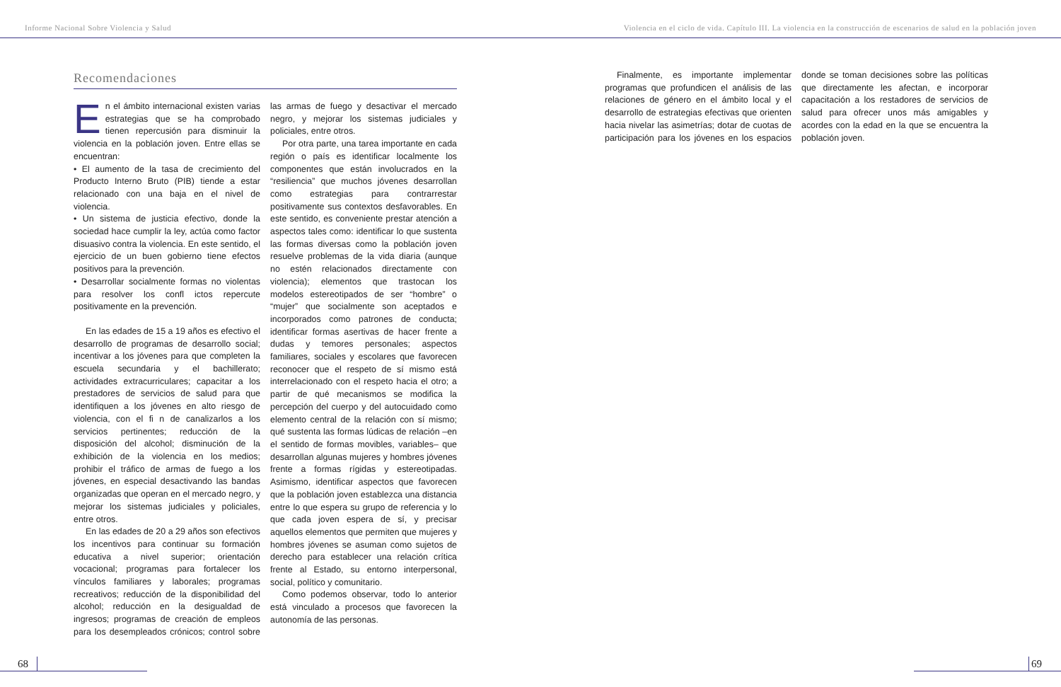Informe Nacional Sobre Violencia y Salud Violencia en el ciclo de vida. Capítulo III. La violencia en la construcción de escenarios de salud en la población joven
Recomendaciones
En el ámbito internacional existen varias estrategias que se ha comprobado tienen repercusión para disminuir la violencia en la población joven. Entre ellas se encuentran:
• El aumento de la tasa de crecimiento del Producto Interno Bruto (PIB) tiende a estar relacionado con una baja en el nivel de violencia.
• Un sistema de justicia efectivo, donde la sociedad hace cumplir la ley, actúa como factor disuasivo contra la violencia. En este sentido, el ejercicio de un buen gobierno tiene efectos positivos para la prevención.
• Desarrollar socialmente formas no violentas para resolver los confl ictos repercute positivamente en la prevención.
En las edades de 15 a 19 años es efectivo el desarrollo de programas de desarrollo social; incentivar a los jóvenes para que completen la escuela secundaria y el bachillerato; actividades extracurriculares; capacitar a los prestadores de servicios de salud para que identifiquen a los jóvenes en alto riesgo de violencia, con el fi n de canalizarlos a los servicios pertinentes; reducción de la disposición del alcohol; disminución de la exhibición de la violencia en los medios; prohibir el tráfico de armas de fuego a los jóvenes, en especial desactivando las bandas organizadas que operan en el mercado negro, y mejorar los sistemas judiciales y policiales, entre otros.
En las edades de 20 a 29 años son efectivos los incentivos para continuar su formación educativa a nivel superior; orientación vocacional; programas para fortalecer los vínculos familiares y laborales; programas recreativos; reducción de la disponibilidad del alcohol; reducción en la desigualdad de ingresos; programas de creación de empleos para los desempleados crónicos; control sobre las armas de fuego y desactivar el mercado negro, y mejorar los sistemas judiciales y policiales, entre otros.
Por otra parte, una tarea importante en cada región o país es identificar localmente los componentes que están involucrados en la “resiliencia” que muchos jóvenes desarrollan como estrategias para contrarrestar positivamente sus contextos desfavorables. En este sentido, es conveniente prestar atención a aspectos tales como: identificar lo que sustenta las formas diversas como la población joven resuelve problemas de la vida diaria (aunque no estén relacionados directamente con violencia); elementos que trastocan los modelos estereotipados de ser “hombre” o “mujer” que socialmente son aceptados e incorporados como patrones de conducta; identificar formas asertivas de hacer frente a dudas y temores personales; aspectos familiares, sociales y escolares que favorecen reconocer que el respeto de sí mismo está interrelacionado con el respeto hacia el otro; a partir de qué mecanismos se modifica la percepción del cuerpo y del autocuidado como elemento central de la relación con sí mismo; qué sustenta las formas lúdicas de relación –en el sentido de formas movibles, variables– que desarrollan algunas mujeres y hombres jóvenes frente a formas rígidas y estereotipadas. Asimismo, identificar aspectos que favorecen que la población joven establezca una distancia entre lo que espera su grupo de referencia y lo que cada joven espera de sí, y precisar aquellos elementos que permiten que mujeres y hombres jóvenes se asuman como sujetos de derecho para establecer una relación crítica frente al Estado, su entorno interpersonal, social, político y comunitario.
Como podemos observar, todo lo anterior está vinculado a procesos que favorecen la autonomía de las personas.
Finalmente, es importante implementar programas que profundicen el análisis de las relaciones de género en el ámbito local y el desarrollo de estrategias efectivas que orienten hacia nivelar las asimetrías; dotar de cuotas de participación para los jóvenes en los espacios donde se toman decisiones sobre las políticas que directamente les afectan, e incorporar capacitación a los restadores de servicios de salud para ofrecer unos más amigables y acordes con la edad en la que se encuentra la población joven.
68 69